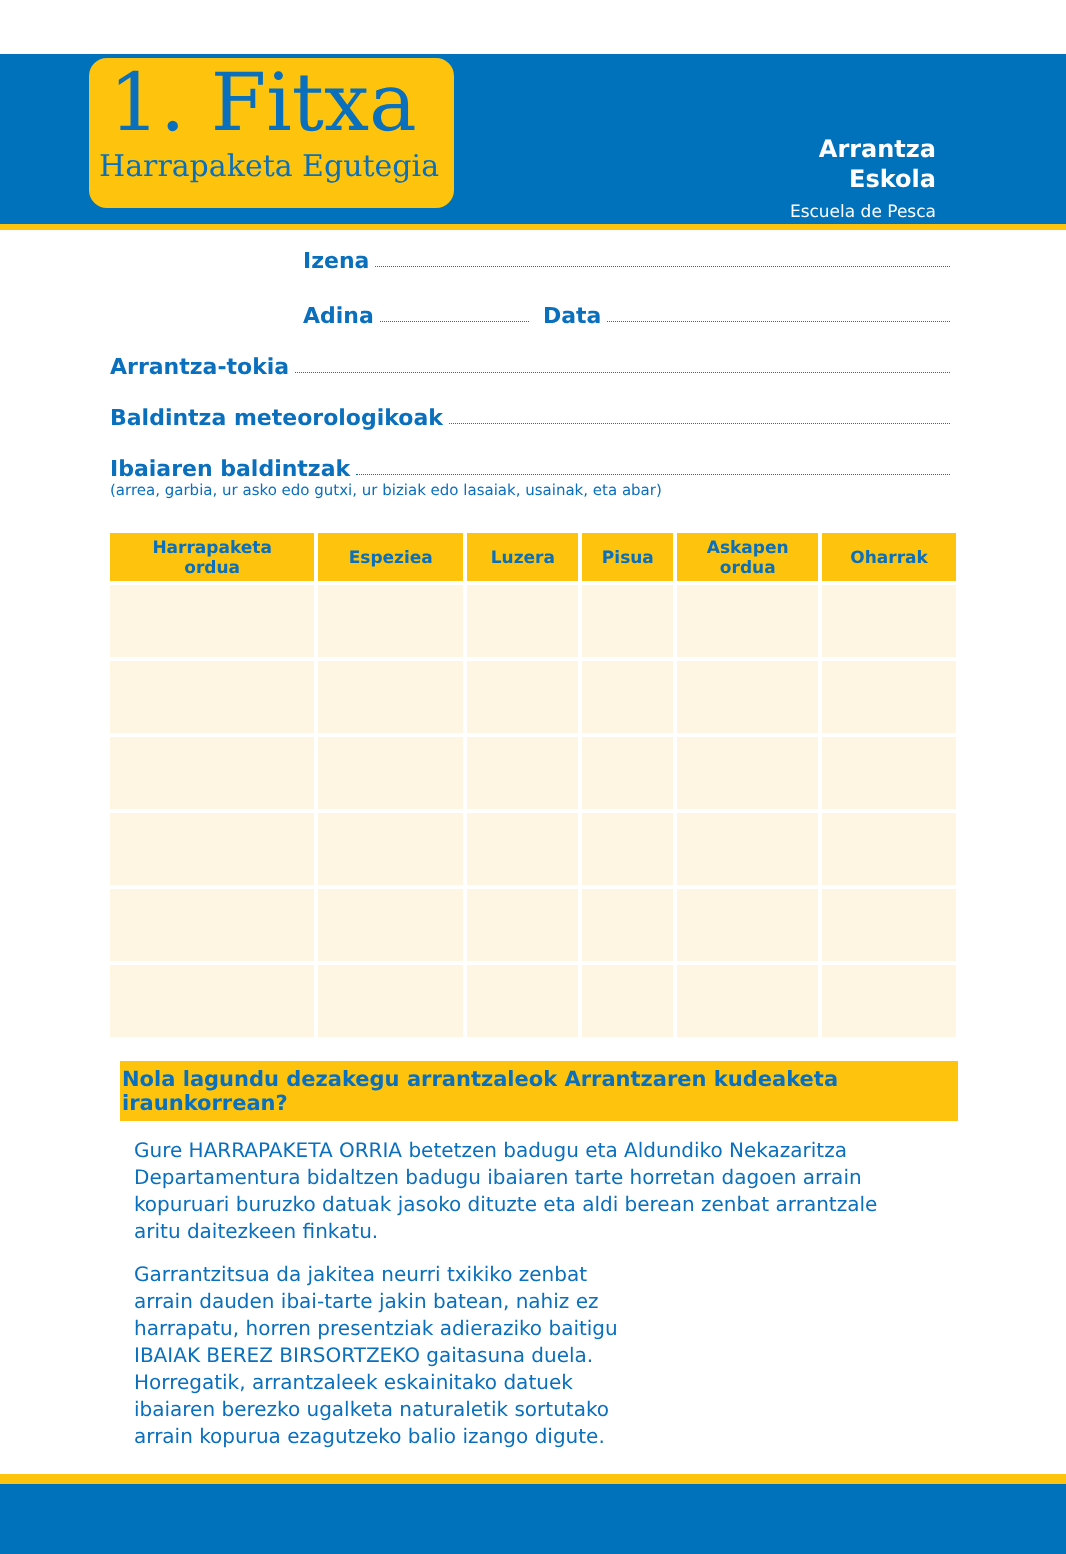1. Fitxa
Harrapaketa Egutegia
Arrantza
Eskola
Escuela de Pesca
Izena
Adina Data
Arrantza-tokia
Baldintza meteorologikoak
Ibaiaren baldintzak
(arrea, garbia, ur asko edo gutxi, ur biziak edo lasaiak, usainak, eta abar)
| Harrapaketa ordua | Espeziea | Luzera | Pisua | Askapen ordua | Oharrak |
| --- | --- | --- | --- | --- | --- |
Nola lagundu dezakegu arrantzaleok Arrantzaren kudeaketa iraunkorrean?
Gure HARRAPAKETA ORRIA betetzen badugu eta Aldundiko Nekazaritza Departamentura bidaltzen badugu ibaiaren tarte horretan dagoen arrain kopuruari buruzko datuak jasoko dituzte eta aldi berean zenbat arrantzale aritu daitezkeen finkatu.
Garrantzitsua da jakitea neurri txikiko zenbat arrain dauden ibai-tarte jakin batean, nahiz ez harrapatu, horren presentziak adieraziko baitigu IBAIAK BEREZ BIRSORTZEKO gaitasuna duela. Horregatik, arrantzaleek eskainitako datuek ibaiaren berezko ugalketa naturaletik sortutako arrain kopurua ezagutzeko balio izango digute.